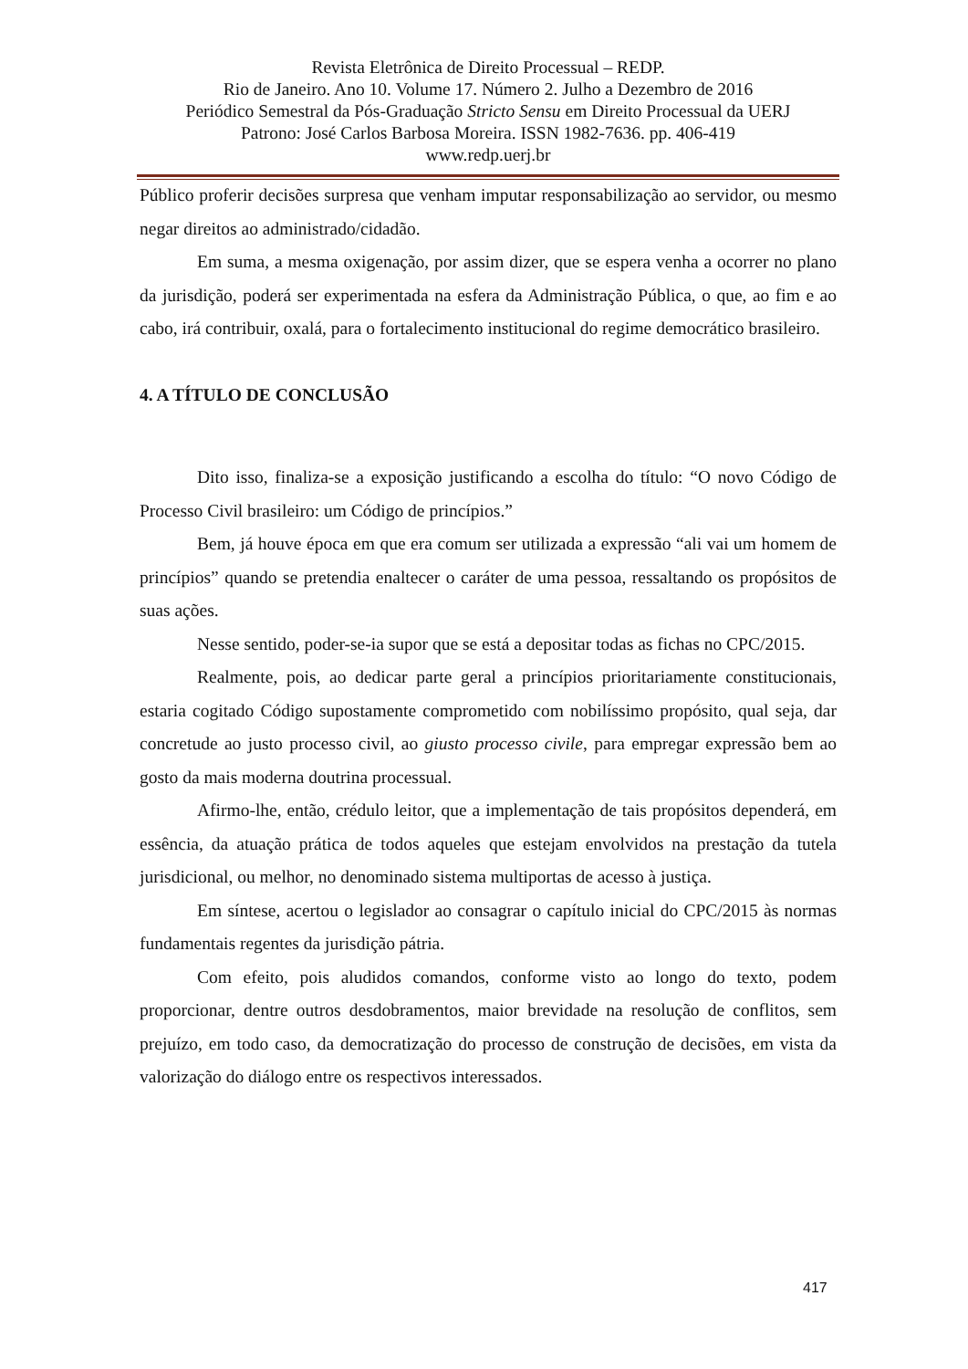Revista Eletrônica de Direito Processual – REDP.
Rio de Janeiro. Ano 10. Volume 17. Número 2. Julho a Dezembro de 2016
Periódico Semestral da Pós-Graduação Stricto Sensu em Direito Processual da UERJ
Patrono: José Carlos Barbosa Moreira. ISSN 1982-7636. pp. 406-419
www.redp.uerj.br
Público proferir decisões surpresa que venham imputar responsabilização ao servidor, ou mesmo negar direitos ao administrado/cidadão.
Em suma, a mesma oxigenação, por assim dizer, que se espera venha a ocorrer no plano da jurisdição, poderá ser experimentada na esfera da Administração Pública, o que, ao fim e ao cabo, irá contribuir, oxalá, para o fortalecimento institucional do regime democrático brasileiro.
4. A TÍTULO DE CONCLUSÃO
Dito isso, finaliza-se a exposição justificando a escolha do título: “O novo Código de Processo Civil brasileiro: um Código de princípios.”
Bem, já houve época em que era comum ser utilizada a expressão “ali vai um homem de princípios” quando se pretendia enaltecer o caráter de uma pessoa, ressaltando os propósitos de suas ações.
Nesse sentido, poder-se-ia supor que se está a depositar todas as fichas no CPC/2015.
Realmente, pois, ao dedicar parte geral a princípios prioritariamente constitucionais, estaria cogitado Código supostamente comprometido com nobilíssimo propósito, qual seja, dar concretude ao justo processo civil, ao giusto processo civile, para empregar expressão bem ao gosto da mais moderna doutrina processual.
Afirmo-lhe, então, crédulo leitor, que a implementação de tais propósitos dependerá, em essência, da atuação prática de todos aqueles que estejam envolvidos na prestação da tutela jurisdicional, ou melhor, no denominado sistema multiportas de acesso à justiça.
Em síntese, acertou o legislador ao consagrar o capítulo inicial do CPC/2015 às normas fundamentais regentes da jurisdição pátria.
Com efeito, pois aludidos comandos, conforme visto ao longo do texto, podem proporcionar, dentre outros desdobramentos, maior brevidade na resolução de conflitos, sem prejuízo, em todo caso, da democratização do processo de construção de decisões, em vista da valorização do diálogo entre os respectivos interessados.
417